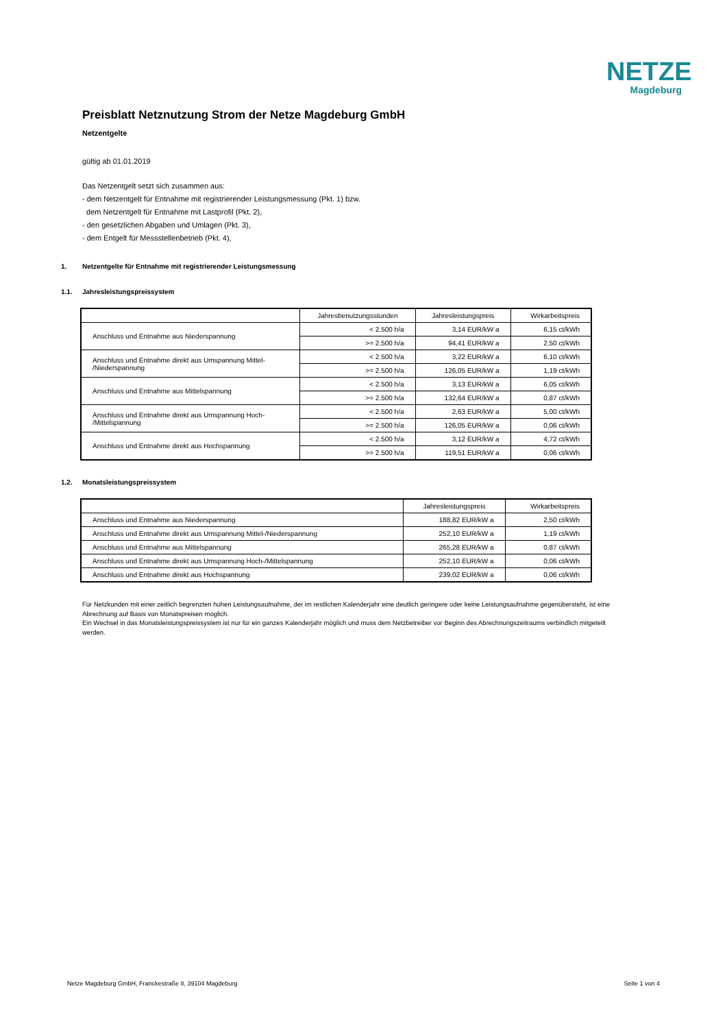NETZE
Magdeburg
Preisblatt Netznutzung Strom der Netze Magdeburg GmbH
Netzentgelte
gültig ab 01.01.2019
Das Netzentgelt setzt sich zusammen aus:
- dem Netzentgelt für Entnahme mit registrierender Leistungsmessung (Pkt. 1) bzw.
dem Netzentgelt für Entnahme mit Lastprofil (Pkt. 2),
- den gesetzlichen Abgaben und Umlagen (Pkt. 3),
- dem Entgelt für Messstellenbetrieb (Pkt. 4),
1. Netzentgelte für Entnahme mit registrierender Leistungsmessung
1.1. Jahresleistungspreissystem
| | Jahresbenutzungsstunden | Jahresleistungspreis | Wirkarbeitspreis |
| --- | --- | --- | --- |
| Anschluss und Entnahme aus Niederspannung | < 2.500 h/a | 3,14 EUR/kW a | 6,15 ct/kWh |
| | >= 2.500 h/a | 94,41 EUR/kW a | 2,50 ct/kWh |
| Anschluss und Entnahme direkt aus Umspannung Mittel- /Niederspannung | < 2.500 h/a | 3,22 EUR/kW a | 6,10 ct/kWh |
| | >= 2.500 h/a | 126,05 EUR/kW a | 1,19 ct/kWh |
| Anschluss und Entnahme aus Mittelspannung | < 2.500 h/a | 3,13 EUR/kW a | 6,05 ct/kWh |
| | >= 2.500 h/a | 132,64 EUR/kW a | 0,87 ct/kWh |
| Anschluss und Entnahme direkt aus Umspannung Hoch- /Mittelspannung | < 2.500 h/a | 2,63 EUR/kW a | 5,00 ct/kWh |
| | >= 2.500 h/a | 126,05 EUR/kW a | 0,06 ct/kWh |
| Anschluss und Entnahme direkt aus Hochspannung | < 2.500 h/a | 3,12 EUR/kW a | 4,72 ct/kWh |
| | >= 2.500 h/a | 119,51 EUR/kW a | 0,06 ct/kWh |
1.2. Monatsleistungspreissystem
| | Jahresleistungspreis | Wirkarbeitspreis |
| --- | --- | --- |
| Anschluss und Entnahme aus Niederspannung | 188,82 EUR/kW a | 2,50 ct/kWh |
| Anschluss und Entnahme direkt aus Umspannung Mittel-/Niederspannung | 252,10 EUR/kW a | 1,19 ct/kWh |
| Anschluss und Entnahme aus Mittelspannung | 265,28 EUR/kW a | 0,87 ct/kWh |
| Anschluss und Entnahme direkt aus Umspannung Hoch-/Mittelspannung | 252,10 EUR/kW a | 0,06 ct/kWh |
| Anschluss und Entnahme direkt aus Hochspannung | 239,02 EUR/kW a | 0,06 ct/kWh |
Für Netzkunden mit einer zeitlich begrenzten hohen Leistungsaufnahme, der im restlichen Kalenderjahr eine deutlich geringere oder keine Leistungsaufnahme gegenübersteht, ist eine Abrechnung auf Basis von Monatspreisen möglich.
Ein Wechsel in das Monatsleistungspreissystem ist nur für ein ganzes Kalenderjahr möglich und muss dem Netzbetreiber vor Beginn des Abrechnungszeitraums verbindlich mitgeteilt werden.
Netze Magdeburg GmbH, Franckestraße 8, 39104 Magdeburg Seite 1 von 4